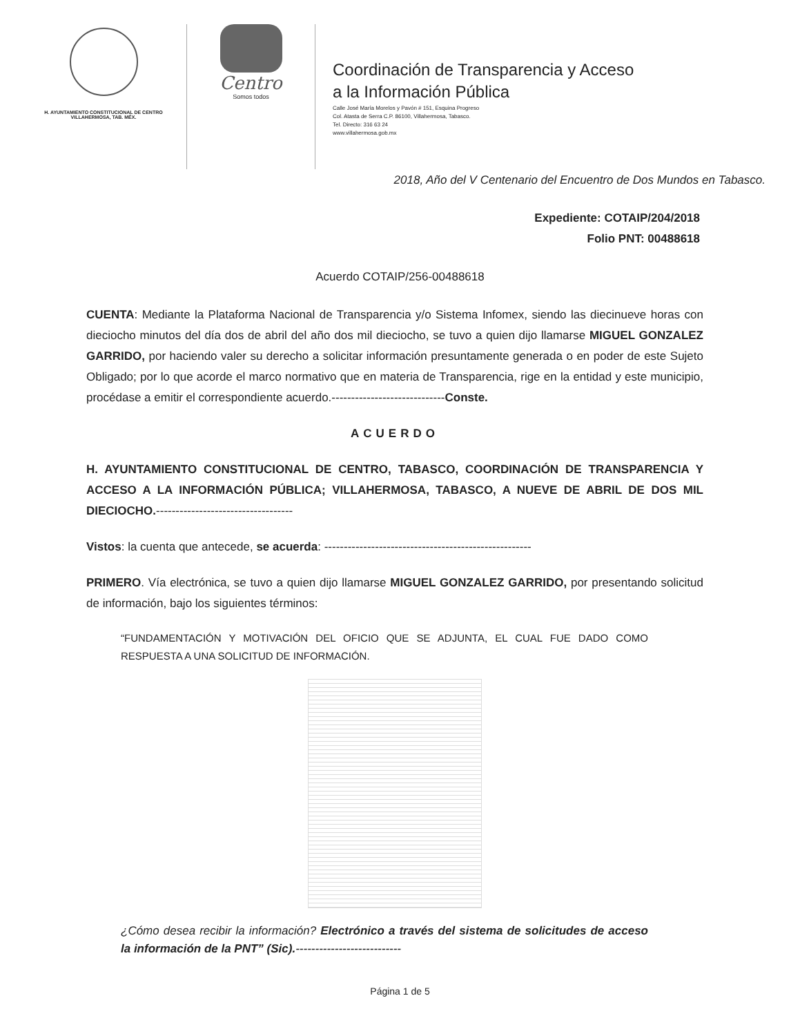H. AYUNTAMIENTO CONSTITUCIONAL DE CENTRO
VILLAHERMOSA, TAB. MÉX.
Centro
Somos todos
Coordinación de Transparencia y Acceso
a la Información Pública
Calle José María Morelos y Pavón # 151, Esquina Progreso
Col. Atasta de Serra C.P. 86100, Villahermosa, Tabasco.
Tel. Directo: 316 63 24
www.villahermosa.gob.mx
2018, Año del V Centenario del Encuentro de Dos Mundos en Tabasco.
Expediente: COTAIP/204/2018
Folio PNT: 00488618
Acuerdo COTAIP/256-00488618
CUENTA: Mediante la Plataforma Nacional de Transparencia y/o Sistema Infomex, siendo las diecinueve horas con dieciocho minutos del día dos de abril del año dos mil dieciocho, se tuvo a quien dijo llamarse MIGUEL GONZALEZ GARRIDO, por haciendo valer su derecho a solicitar información presuntamente generada o en poder de este Sujeto Obligado; por lo que acorde el marco normativo que en materia de Transparencia, rige en la entidad y este municipio, procédase a emitir el correspondiente acuerdo.-----------------------------Conste.
ACUERDO
H. AYUNTAMIENTO CONSTITUCIONAL DE CENTRO, TABASCO, COORDINACIÓN DE TRANSPARENCIA Y ACCESO A LA INFORMACIÓN PÚBLICA; VILLAHERMOSA, TABASCO, A NUEVE DE ABRIL DE DOS MIL DIECIOCHO.-----------------------------------
Vistos: la cuenta que antecede, se acuerda: -----------------------------------------------------
PRIMERO. Vía electrónica, se tuvo a quien dijo llamarse MIGUEL GONZALEZ GARRIDO, por presentando solicitud de información, bajo los siguientes términos:
“FUNDAMENTACIÓN Y MOTIVACIÓN DEL OFICIO QUE SE ADJUNTA, EL CUAL FUE DADO COMO RESPUESTA A UNA SOLICITUD DE INFORMACIÓN.
¿Cómo desea recibir la información? Electrónico a través del sistema de solicitudes de acceso la información de la PNT” (Sic).---------------------------
Página 1 de 5